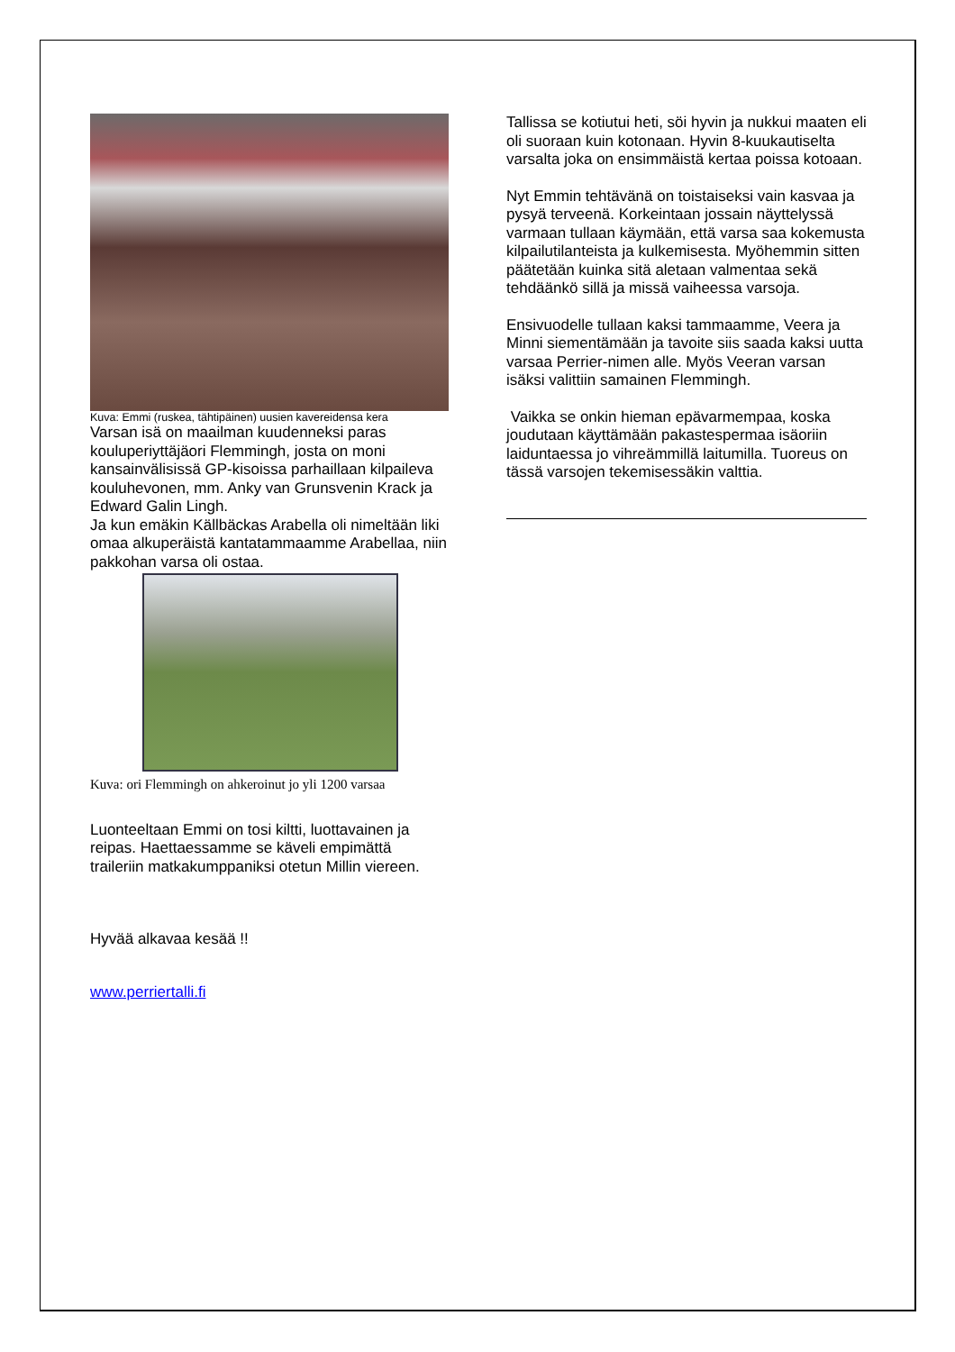Kuva: Emmi (ruskea, tähtipäinen) uusien kavereidensa kera
Varsan isä on maailman kuudenneksi paras kouluperiyttäjäori Flemmingh, josta on moni kansainvälisissä GP-kisoissa parhaillaan kilpaileva kouluhevonen, mm. Anky van Grunsvenin Krack ja Edward Galin Lingh.
Ja kun emäkin Källbäckas Arabella oli nimeltään liki omaa alkuperäistä kantatammaamme Arabellaa, niin pakkohan varsa oli ostaa.
Kuva: ori Flemmingh on ahkeroinut jo yli 1200 varsaa
Luonteeltaan Emmi on tosi kiltti, luottavainen ja reipas. Haettaessamme se käveli empimättä traileriin matkakumppaniksi otetun Millin viereen.
Hyvää alkavaa kesää !!
www.perriertalli.fi
Tallissa se kotiutui heti, söi hyvin ja nukkui maaten eli oli suoraan kuin kotonaan. Hyvin 8-kuukautiselta varsalta joka on ensimmäistä kertaa poissa kotoaan.
Nyt Emmin tehtävänä on toistaiseksi vain kasvaa ja pysyä terveenä. Korkeintaan jossain näyttelyssä varmaan tullaan käymään, että varsa saa kokemusta kilpailutilanteista ja kulkemisesta. Myöhemmin sitten päätetään kuinka sitä aletaan valmentaa sekä tehdäänkö sillä ja missä vaiheessa varsoja.
Ensivuodelle tullaan kaksi tammaamme, Veera ja Minni siementämään ja tavoite siis saada kaksi uutta varsaa Perrier-nimen alle. Myös Veeran varsan isäksi valittiin samainen Flemmingh.
Vaikka se onkin hieman epävarmempaa, koska joudutaan käyttämään pakastespermaa isäoriin laiduntaessa jo vihreämmillä laitumilla. Tuoreus on tässä varsojen tekemisessäkin valttia.